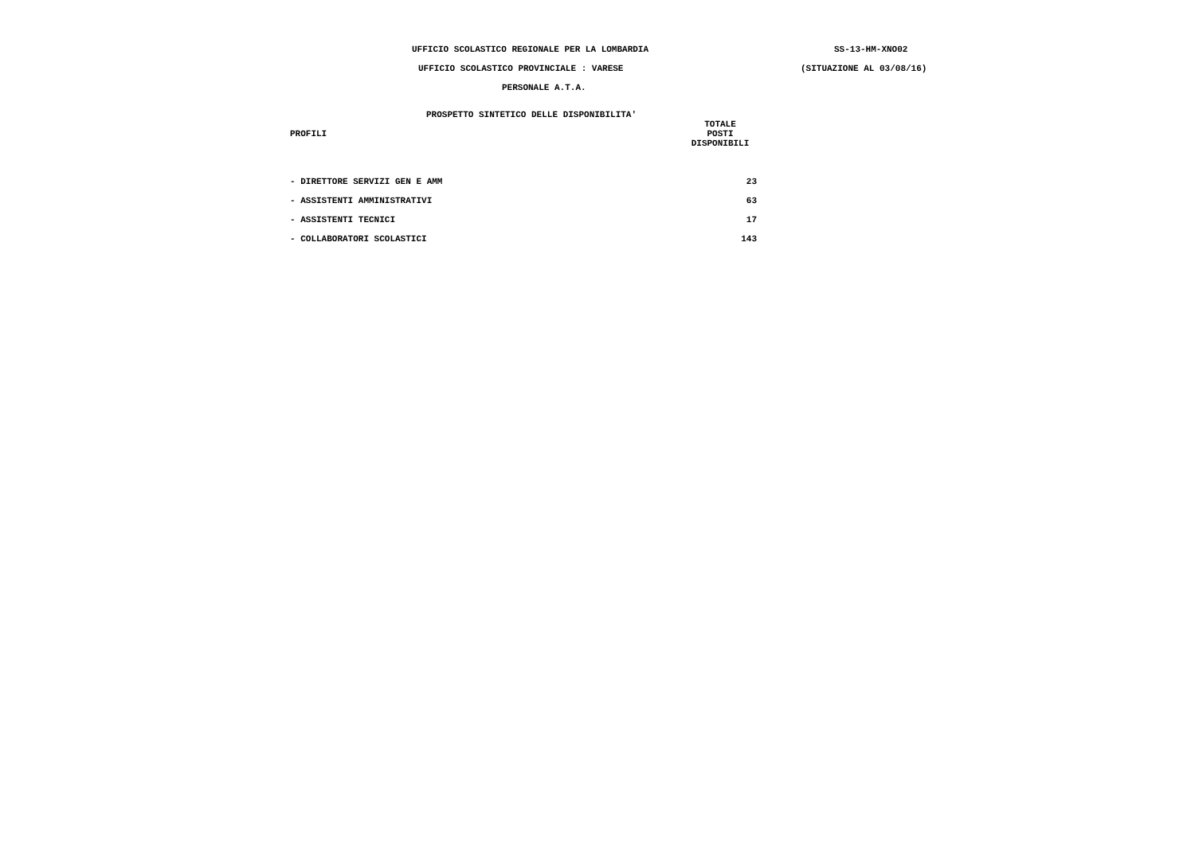UFFICIO SCOLASTICO REGIONALE PER LA LOMBARDIA SS-13-HM-XNO02
UFFICIO SCOLASTICO PROVINCIALE : VARESE (SITUAZIONE AL 03/08/16)
PERSONALE A.T.A.
PROSPETTO SINTETICO DELLE DISPONIBILITA'
| PROFILI | TOTALE POSTI DISPONIBILI |
| --- | --- |
| - DIRETTORE SERVIZI GEN E AMM | 23 |
| - ASSISTENTI AMMINISTRATIVI | 63 |
| - ASSISTENTI TECNICI | 17 |
| - COLLABORATORI SCOLASTICI | 143 |